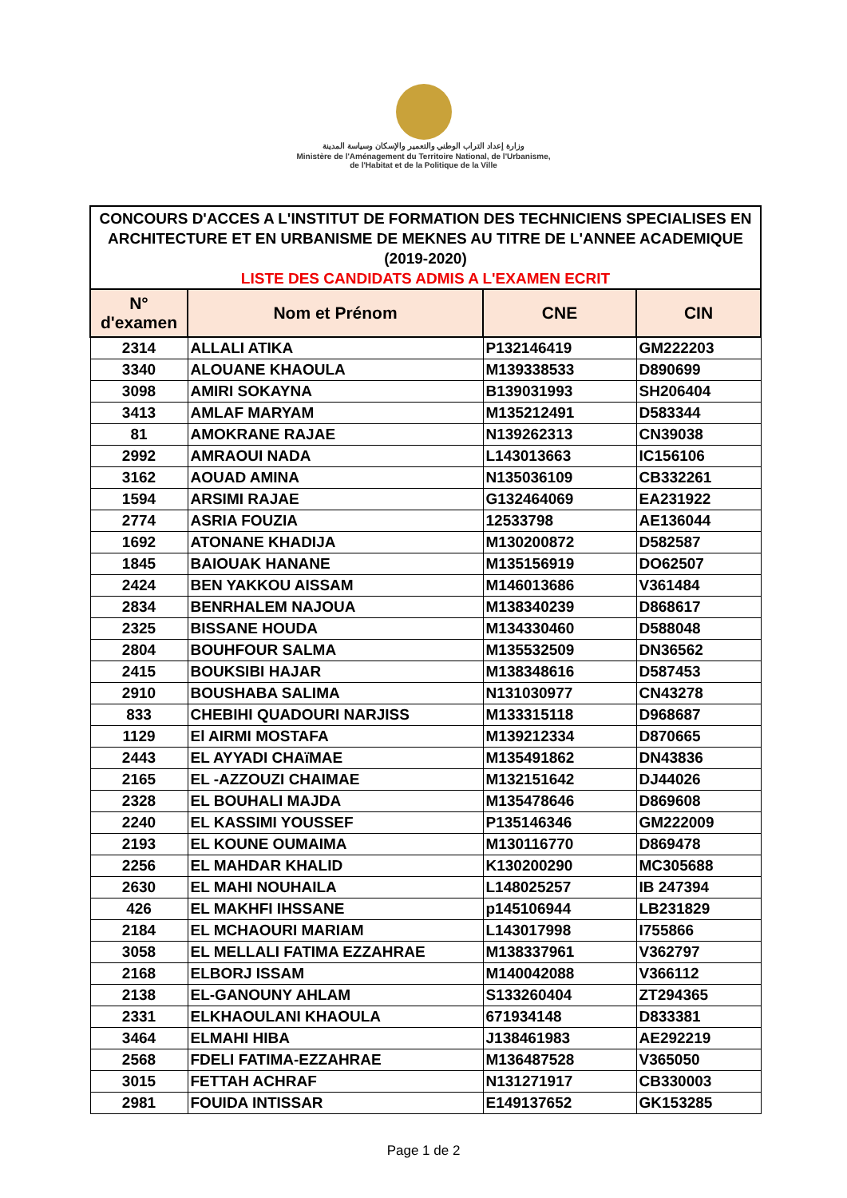وزارة إعداد التراب الوطني والتعمير والإسكان وسياسة المدينة
Ministère de l'Aménagement du Territoire National, de l'Urbanisme,
de l'Habitat et de la Politique de la Ville
CONCOURS D'ACCES A L'INSTITUT DE FORMATION DES TECHNICIENS SPECIALISES EN ARCHITECTURE ET EN URBANISME DE MEKNES AU TITRE DE L'ANNEE ACADEMIQUE (2019-2020)
LISTE DES CANDIDATS ADMIS A L'EXAMEN ECRIT
| N° d'examen | Nom et Prénom | CNE | CIN |
| --- | --- | --- | --- |
| 2314 | ALLALI ATIKA | P132146419 | GM222203 |
| 3340 | ALOUANE KHAOULA | M139338533 | D890699 |
| 3098 | AMIRI SOKAYNA | B139031993 | SH206404 |
| 3413 | AMLAF MARYAM | M135212491 | D583344 |
| 81 | AMOKRANE RAJAE | N139262313 | CN39038 |
| 2992 | AMRAOUI NADA | L143013663 | IC156106 |
| 3162 | AOUAD AMINA | N135036109 | CB332261 |
| 1594 | ARSIMI RAJAE | G132464069 | EA231922 |
| 2774 | ASRIA FOUZIA | 12533798 | AE136044 |
| 1692 | ATONANE KHADIJA | M130200872 | D582587 |
| 1845 | BAIOUAK HANANE | M135156919 | DO62507 |
| 2424 | BEN YAKKOU AISSAM | M146013686 | V361484 |
| 2834 | BENRHALEM NAJOUA | M138340239 | D868617 |
| 2325 | BISSANE HOUDA | M134330460 | D588048 |
| 2804 | BOUHFOUR SALMA | M135532509 | DN36562 |
| 2415 | BOUKSIBI HAJAR | M138348616 | D587453 |
| 2910 | BOUSHABA SALIMA | N131030977 | CN43278 |
| 833 | CHEBIHI QUADOURI NARJISS | M133315118 | D968687 |
| 1129 | El AIRMI MOSTAFA | M139212334 | D870665 |
| 2443 | EL AYYADI CHAïMAE | M135491862 | DN43836 |
| 2165 | EL -AZZOUZI CHAIMAE | M132151642 | DJ44026 |
| 2328 | EL BOUHALI MAJDA | M135478646 | D869608 |
| 2240 | EL KASSIMI YOUSSEF | P135146346 | GM222009 |
| 2193 | EL KOUNE OUMAIMA | M130116770 | D869478 |
| 2256 | EL MAHDAR KHALID | K130200290 | MC305688 |
| 2630 | EL MAHI NOUHAILA | L148025257 | IB 247394 |
| 426 | EL MAKHFI IHSSANE | p145106944 | LB231829 |
| 2184 | EL MCHAOURI MARIAM | L143017998 | I755866 |
| 3058 | EL MELLALI FATIMA EZZAHRAE | M138337961 | V362797 |
| 2168 | ELBORJ ISSAM | M140042088 | V366112 |
| 2138 | EL-GANOUNY AHLAM | S133260404 | ZT294365 |
| 2331 | ELKHAOULANI KHAOULA | 671934148 | D833381 |
| 3464 | ELMAHI HIBA | J138461983 | AE292219 |
| 2568 | FDELI FATIMA-EZZAHRAE | M136487528 | V365050 |
| 3015 | FETTAH ACHRAF | N131271917 | CB330003 |
| 2981 | FOUIDA INTISSAR | E149137652 | GK153285 |
Page 1 de 2